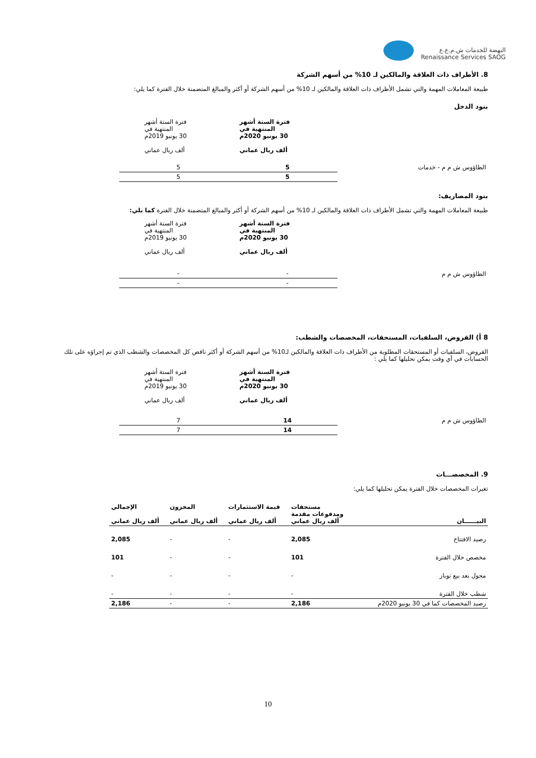النهضة للخدمات ش.م.ع.ع
Renaissance Services SAOG
8. الأطراف ذات العلاقة والمالكين لـ 10% من أسهم الشركة
طبيعة المعاملات المهمة والتي تشمل الأطراف ذات العلاقة والمالكين لـ 10% من أسهم الشركة أو أكثر والمبالغ المتضمنة خلال الفترة كما يلي:
بنود الدخل
| | فترة الستة أشهر المنتهية في 30 يونيو 2020م ألف ريال عماني | فترة الستة أشهر المنتهية في 30 يونيو 2019م ألف ريال عماني |
| الطاؤوس ش م م - خدمات | 5 | 5 |
| | 5 | 5 |
بنود المصاريف:
طبيعة المعاملات المهمة والتي تشمل الأطراف ذات العلاقة والمالكين لـ 10% من أسهم الشركة أو أكثر والمبالغ المتضمنة خلال الفترة كما يلي:
| | فترة الستة أشهر المنتهية في 30 يونيو 2020م ألف ريال عماني | فترة الستة أشهر المنتهية في 30 يونيو 2019م ألف ريال عماني |
| الطاؤوس ش م م | - | - |
| | - | - |
8 أ) القروض، السلفيات، المستحقات، المخصصات والشطب:
القروض، السلفيات أو المستحقات المطلوبة من الأطراف ذات العلاقة والمالكين لـ10% من أسهم الشركة أو أكثر ناقص كل المخصصات والشطب الذي تم إجراؤه على تلك الحسابات في أي وقت يمكن تحليلها كما يلي :
| | فترة الستة أشهر المنتهية في 30 يونيو 2020م ألف ريال عماني | فترة الستة أشهر المنتهية في 30 يونيو 2019م ألف ريال عماني |
| الطاؤوس ش م م | 14 | 7 |
| | 14 | 7 |
9. المخصصـــات
تغيرات المخصصات خلال الفترة يمكن تحليلها كما يلي:
| البيــــــان | مستحقات ومدفوعات مقدمة ألف ريال عماني | قيمة الاستثمارات ألف ريال عماني | المخزون ألف ريال عماني | الإجمالي ألف ريال عماني |
| رصيد الافتتاح | 2,085 | - | - | 2,085 |
| مخصص خلال الفترة | 101 | - | - | 101 |
| محول بعد بيع توباز | - | - | - | - |
| شطب خلال الفترة | - | - | - | - |
| رصيد المخصصات كما في 30 يونيو 2020م | 2,186 | - | - | 2,186 |
10